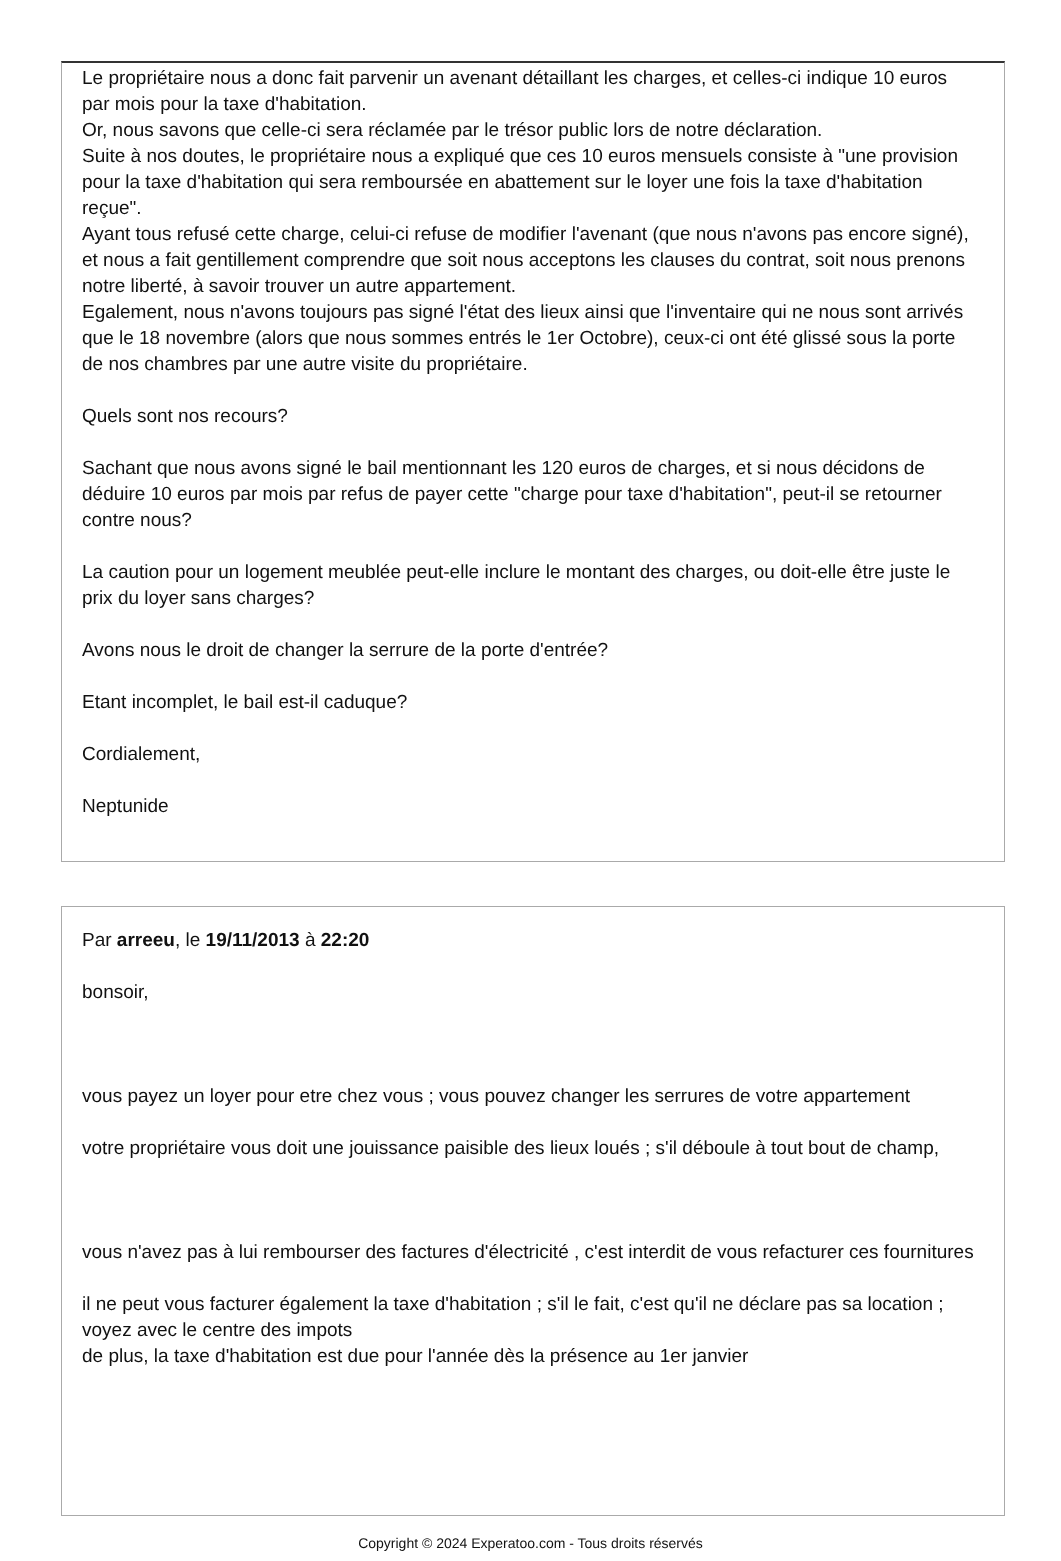Le propriétaire nous a donc fait parvenir un avenant détaillant les charges, et celles-ci indique 10 euros par mois pour la taxe d'habitation.
Or, nous savons que celle-ci sera réclamée par le trésor public lors de notre déclaration.
Suite à nos doutes, le propriétaire nous a expliqué que ces 10 euros mensuels consiste à "une provision pour la taxe d'habitation qui sera remboursée en abattement sur le loyer une fois la taxe d'habitation reçue".
Ayant tous refusé cette charge, celui-ci refuse de modifier l'avenant (que nous n'avons pas encore signé), et nous a fait gentillement comprendre que soit nous acceptons les clauses du contrat, soit nous prenons notre liberté, à savoir trouver un autre appartement.
Egalement, nous n'avons toujours pas signé l'état des lieux ainsi que l'inventaire qui ne nous sont arrivés que le 18 novembre (alors que nous sommes entrés le 1er Octobre), ceux-ci ont été glissé sous la porte de nos chambres par une autre visite du propriétaire.
Quels sont nos recours?
Sachant que nous avons signé le bail mentionnant les 120 euros de charges, et si nous décidons de déduire 10 euros par mois par refus de payer cette "charge pour taxe d'habitation", peut-il se retourner contre nous?
La caution pour un logement meublée peut-elle inclure le montant des charges, ou doit-elle être juste le prix du loyer sans charges?
Avons nous le droit de changer la serrure de la porte d'entrée?
Etant incomplet, le bail est-il caduque?
Cordialement,
Neptunide
Par arreeu, le 19/11/2013 à 22:20
bonsoir,
vous payez un loyer pour etre chez vous ; vous pouvez changer les serrures de votre appartement
votre propriétaire vous doit une jouissance paisible des lieux loués ; s'il déboule à tout bout de champ,
vous n'avez pas à lui rembourser des factures d'électricité , c'est interdit de vous refacturer ces fournitures
il ne peut vous facturer également la taxe d'habitation ; s'il le fait, c'est qu'il ne déclare pas sa location ; voyez avec le centre des impots
de plus, la taxe d'habitation est due pour l'année dès la présence au 1er janvier
Copyright © 2024 Experatoo.com - Tous droits réservés